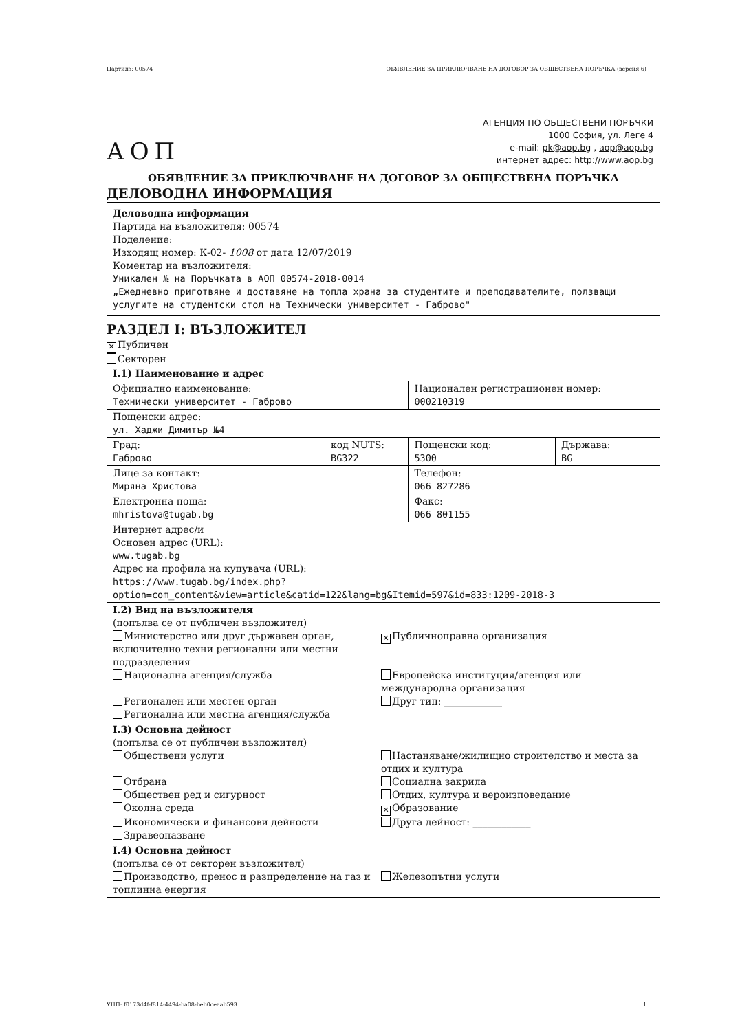Партида: 00574 ОБЯВЛЕНИЕ ЗА ПРИКЛЮЧВАНЕ НА ДОГОВОР ЗА ОБЩЕСТВЕНА ПОРЪЧКА (версия 6)
АОП
АГЕНЦИЯ ПО ОБЩЕСТВЕНИ ПОРЪЧКИ
1000 София, ул. Леге 4
e-mail: pk@aop.bg , aop@aop.bg
интернет адрес: http://www.aop.bg
ОБЯВЛЕНИЕ ЗА ПРИКЛЮЧВАНЕ НА ДОГОВОР ЗА ОБЩЕСТВЕНА ПОРЪЧКА
ДЕЛОВОДНА ИНФОРМАЦИЯ
Деловодна информация
Партида на възложителя: 00574
Поделение:
Изходящ номер: К-02- 1008 от дата 12/07/2019
Коментар на възложителя:
Уникален № на Поръчката в АОП 00574-2018-0014
„Ежедневно приготвяне и доставяне на топла храна за студентите и преподавателите, ползващи услугите на студентски стол на Технически университет - Габрово"
РАЗДЕЛ I: ВЪЗЛОЖИТЕЛ
✕ Публичен
Секторен
| I.1) Наименование и адрес | | | |
| Официално наименование: Технически университет - Габрово | | Национален регистрационен номер: 000210319 | |
| Пощенски адрес: ул. Хаджи Димитър №4 | | | |
| Град: Габрово | код NUTS: BG322 | Пощенски код: 5300 | Държава: BG |
| Лице за контакт: Миряна Христова | | Телефон: 066 827286 | |
| Електронна поща: mhristova@tugab.bg | | Факс: 066 801155 | |
| Интернет адрес/и Основен адрес (URL): www.tugab.bg Адрес на профила на купувача (URL): https://www.tugab.bg/index.php? option=com_content&view=article&catid=122&lang=bg&Itemid=597&id=833:1209-2018-3 | | | |
| I.2) Вид на възложителя (попълва се от публичен възложител) Министерство или друг държавен орган, включително техни регионални или местни подразделения ✕ Публичноправна организация Национална агенция/служба Европейска институция/агенция или международна организация Регионален или местен орган Друг тип: ____________ Регионална или местна агенция/служба | | | |
| I.3) Основна дейност (попълва се от публичен възложител) Обществени услуги Настаняване/жилищно строителство и места за отдих и култура Отбрана Социална закрила Обществен ред и сигурност Отдих, култура и вероизповедание Околна среда ✕ Образование Икономически и финансови дейности Друга дейност: ____________ Здравеопазване | | | |
| I.4) Основна дейност (попълва се от секторен възложител) Производство, пренос и разпределение на газ и топлинна енергия Железопътни услуги | | | |
УНП: f0173d4f-f814-4494-ba08-beb0ceaab593 1